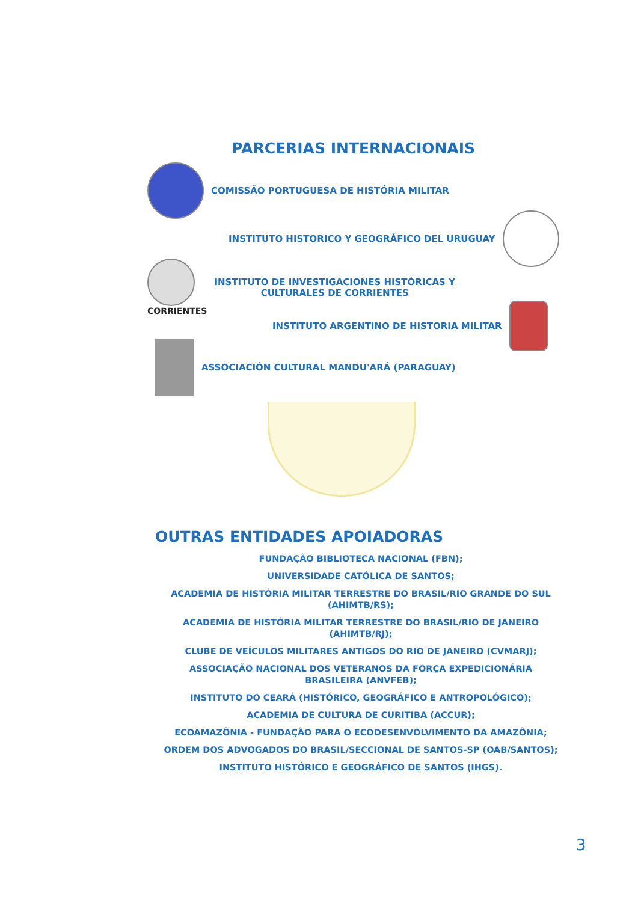PARCERIAS INTERNACIONAIS
COMISSÃO PORTUGUESA DE HISTÓRIA MILITAR
INSTITUTO HISTORICO Y GEOGRÁFICO DEL URUGUAY
CORRIENTES
INSTITUTO DE INVESTIGACIONES HISTÓRICAS Y
CULTURALES DE CORRIENTES
INSTITUTO ARGENTINO DE HISTORIA MILITAR
ASSOCIACIÓN CULTURAL MANDU'ARÁ (PARAGUAY)
OUTRAS ENTIDADES APOIADORAS
FUNDAÇÃO BIBLIOTECA NACIONAL (FBN);
UNIVERSIDADE CATÓLICA DE SANTOS;
ACADEMIA DE HISTÓRIA MILITAR TERRESTRE DO BRASIL/RIO GRANDE DO SUL (AHIMTB/RS);
ACADEMIA DE HISTÓRIA MILITAR TERRESTRE DO BRASIL/RIO DE JANEIRO (AHIMTB/RJ);
CLUBE DE VEÍCULOS MILITARES ANTIGOS DO RIO DE JANEIRO (CVMARJ);
ASSOCIAÇÃO NACIONAL DOS VETERANOS DA FORÇA EXPEDICIONÁRIA
BRASILEIRA (ANVFEB);
INSTITUTO DO CEARÁ (HISTÓRICO, GEOGRÁFICO E ANTROPOLÓGICO);
ACADEMIA DE CULTURA DE CURITIBA (ACCUR);
ECOAMAZÔNIA - FUNDAÇÃO PARA O ECODESENVOLVIMENTO DA AMAZÔNIA;
ORDEM DOS ADVOGADOS DO BRASIL/SECCIONAL DE SANTOS-SP (OAB/SANTOS);
INSTITUTO HISTÓRICO E GEOGRÁFICO DE SANTOS (IHGS).
3